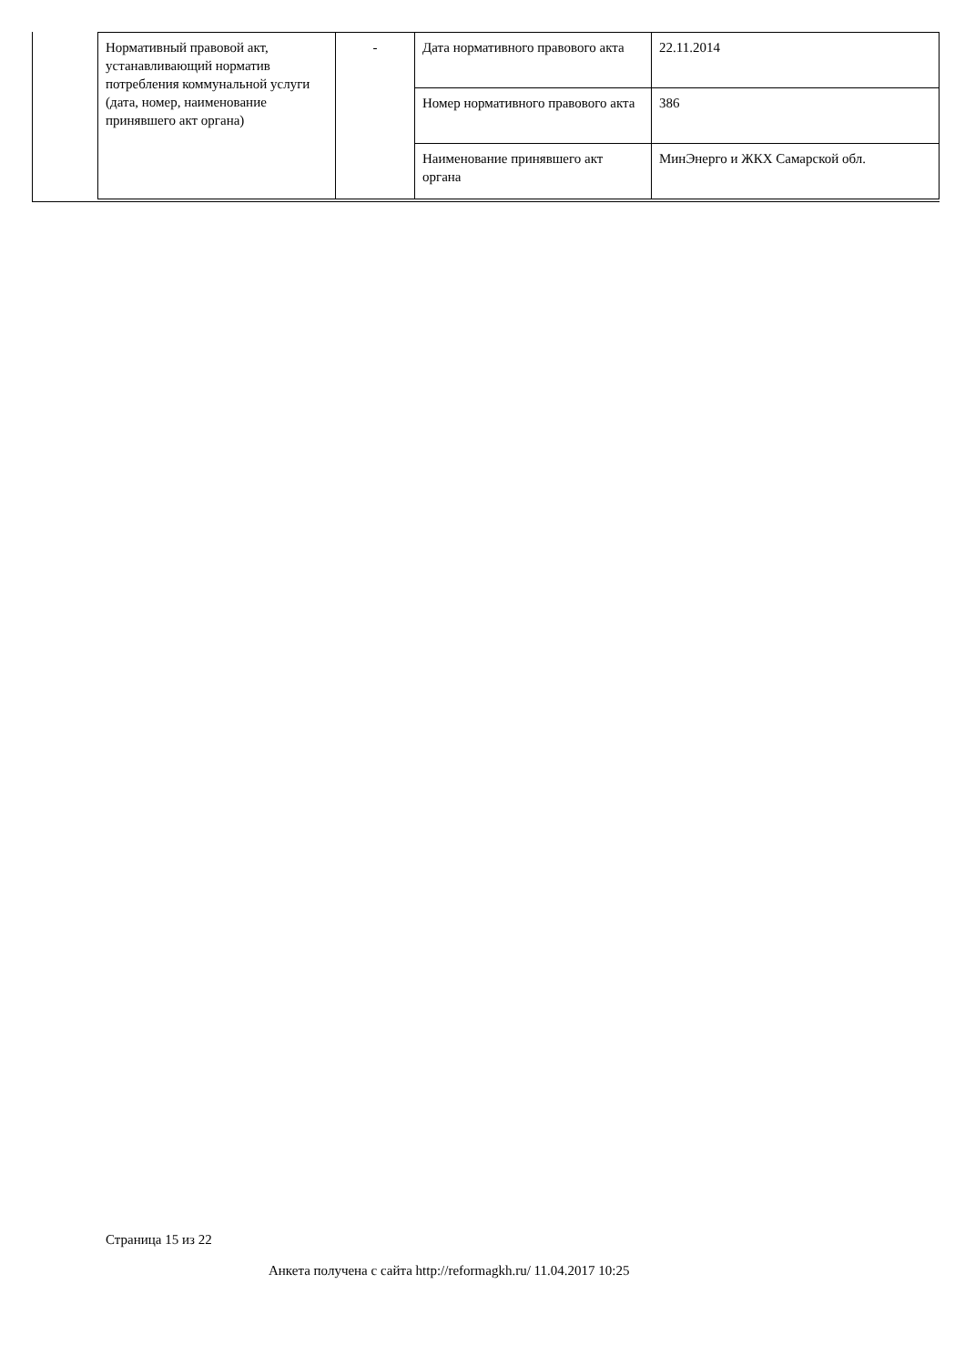| Нормативный правовой акт, устанавливающий норматив потребления коммунальной услуги (дата, номер, наименование принявшего акт органа) | - | Дата нормативного правового акта | 22.11.2014 |
| | | Номер нормативного правового акта | 386 |
| | | Наименование принявшего акт органа | МинЭнерго и ЖКХ Самарской обл. |
Страница 15 из 22
Анкета получена с сайта http://reformagkh.ru/ 11.04.2017 10:25